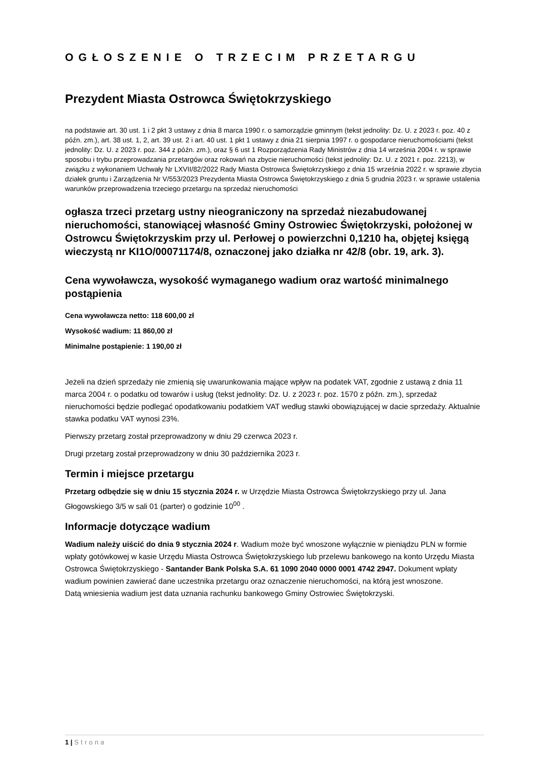OGŁOSZENIE O TRZECIM PRZETARGU
Prezydent Miasta Ostrowca Świętokrzyskiego
na podstawie art. 30 ust. 1 i 2 pkt 3 ustawy z dnia 8 marca 1990 r. o samorządzie gminnym (tekst jednolity: Dz. U. z 2023 r. poz. 40 z późn. zm.), art. 38 ust. 1, 2, art. 39 ust. 2 i art. 40 ust. 1 pkt 1 ustawy z dnia 21 sierpnia 1997 r. o gospodarce nieruchomościami (tekst jednolity: Dz. U. z 2023 r. poz. 344 z późn. zm.), oraz § 6 ust 1 Rozporządzenia Rady Ministrów z dnia 14 września 2004 r. w sprawie sposobu i trybu przeprowadzania przetargów oraz rokowań na zbycie nieruchomości (tekst jednolity: Dz. U. z 2021 r. poz. 2213), w związku z wykonaniem Uchwały Nr LXVII/82/2022 Rady Miasta Ostrowca Świętokrzyskiego z dnia 15 września 2022 r. w sprawie zbycia działek gruntu i Zarządzenia Nr V/553/2023 Prezydenta Miasta Ostrowca Świętokrzyskiego z dnia 5 grudnia 2023 r. w sprawie ustalenia warunków przeprowadzenia trzeciego przetargu na sprzedaż nieruchomości
ogłasza trzeci przetarg ustny nieograniczony na sprzedaż niezabudowanej nieruchomości, stanowiącej własność Gminy Ostrowiec Świętokrzyski, położonej w Ostrowcu Świętokrzyskim przy ul. Perłowej o powierzchni 0,1210 ha, objętej księgą wieczystą nr KI1O/00071174/8, oznaczonej jako działka nr 42/8 (obr. 19, ark. 3).
Cena wywoławcza, wysokość wymaganego wadium oraz wartość minimalnego postąpienia
Cena wywoławcza netto: 118 600,00 zł
Wysokość wadium: 11 860,00 zł
Minimalne postąpienie: 1 190,00 zł
Jeżeli na dzień sprzedaży nie zmienią się uwarunkowania mające wpływ na podatek VAT, zgodnie z ustawą z dnia 11 marca 2004 r. o podatku od towarów i usług (tekst jednolity: Dz. U. z 2023 r. poz. 1570 z późn. zm.), sprzedaż nieruchomości będzie podlegać opodatkowaniu podatkiem VAT według stawki obowiązującej w dacie sprzedaży. Aktualnie stawka podatku VAT wynosi 23%.
Pierwszy przetarg został przeprowadzony w dniu 29 czerwca 2023 r.
Drugi przetarg został przeprowadzony w dniu 30 października 2023 r.
Termin i miejsce przetargu
Przetarg odbędzie się w dniu 15 stycznia 2024 r. w Urzędzie Miasta Ostrowca Świętokrzyskiego przy ul. Jana Głogowskiego 3/5 w sali 01 (parter) o godzinie 10<sup>00</sup> .
Informacje dotyczące wadium
Wadium należy uiścić do dnia 9 stycznia 2024 r. Wadium może być wnoszone wyłącznie w pieniądzu PLN w formie wpłaty gotówkowej w kasie Urzędu Miasta Ostrowca Świętokrzyskiego lub przelewu bankowego na konto Urzędu Miasta Ostrowca Świętokrzyskiego - Santander Bank Polska S.A. 61 1090 2040 0000 0001 4742 2947. Dokument wpłaty wadium powinien zawierać dane uczestnika przetargu oraz oznaczenie nieruchomości, na którą jest wnoszone.
Datą wniesienia wadium jest data uznania rachunku bankowego Gminy Ostrowiec Świętokrzyski.
1 | Strona